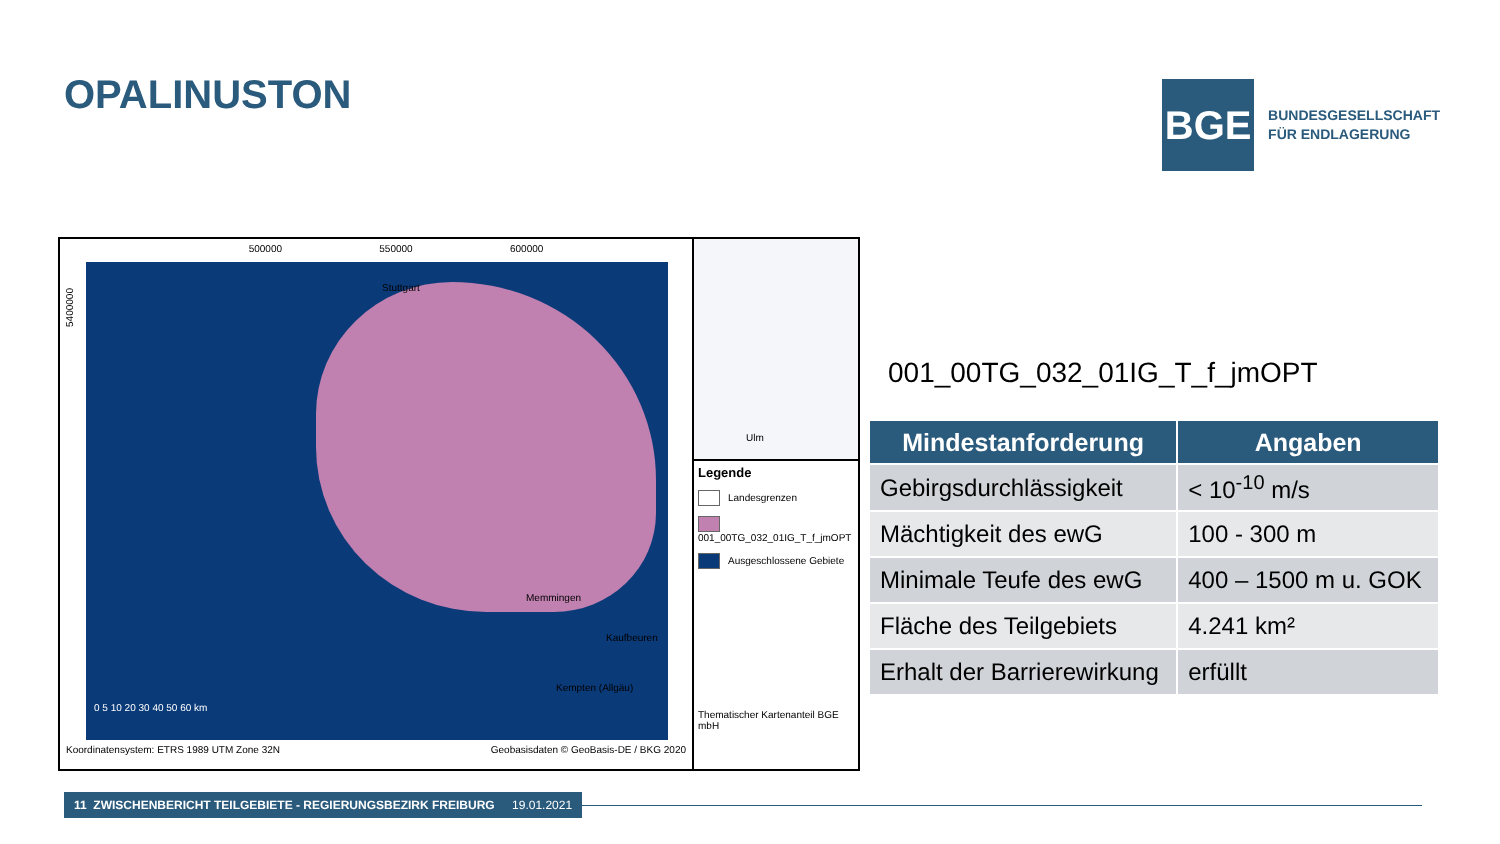OPALINUSTON
BGE
BUNDESGESELLSCHAFT
FÜR ENDLAGERUNG
500000 550000 600000
Stuttgart
Ulm
Memmingen
Kaufbeuren
Kempten (Allgäu)
0 5 10 20 30 40 50 60 km
5400000
Koordinatensystem: ETRS 1989 UTM Zone 32N Geobasisdaten © GeoBasis-DE / BKG 2020
Legende
Landesgrenzen
001_00TG_032_01IG_T_f_jmOPT
Ausgeschlossene Gebiete
Thematischer Kartenanteil BGE mbH
001_00TG_032_01IG_T_f_jmOPT
| Mindestanforderung | Angaben |
| --- | --- |
| Gebirgsdurchlässigkeit | < 10<sup>-10</sup> m/s |
| Mächtigkeit des ewG | 100 - 300 m |
| Minimale Teufe des ewG | 400 – 1500 m u. GOK |
| Fläche des Teilgebiets | 4.241 km² |
| Erhalt der Barrierewirkung | erfüllt |
11 ZWISCHENBERICHT TEILGEBIETE - REGIERUNGSBEZIRK FREIBURG 19.01.2021